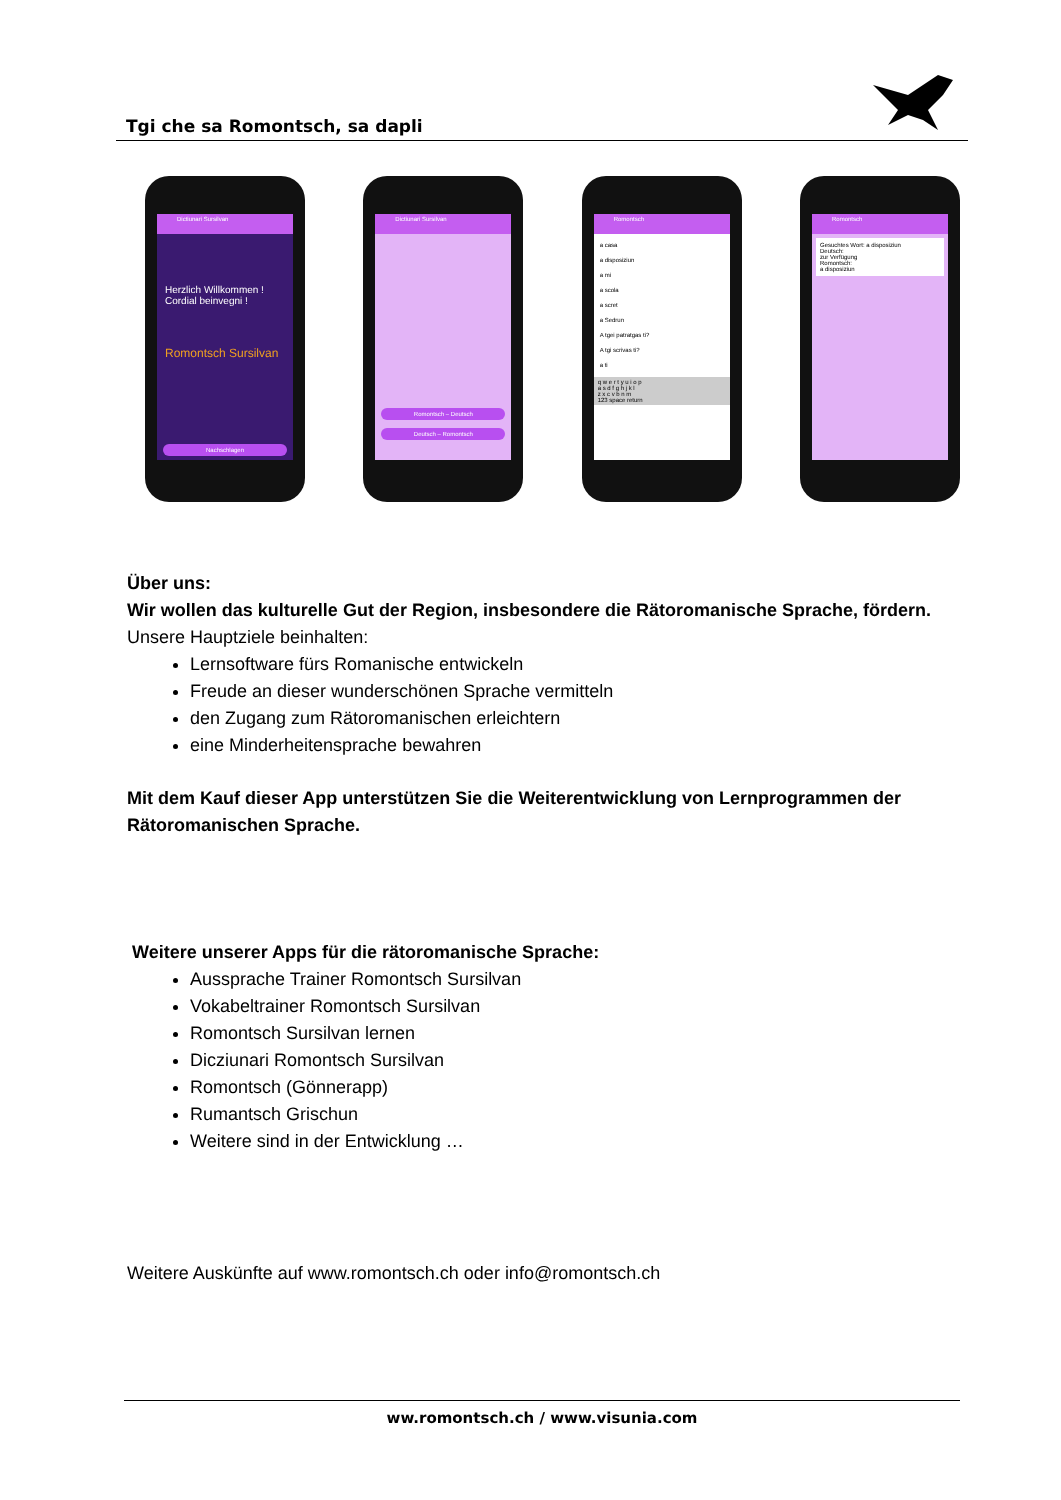Tgi che sa Romontsch, sa dapli
Dictiunari Sursilvan
Herzlich Willkommen !
Cordial beinvegni !
Romontsch Sursilvan
Nachschlagen
Dictiunari Sursilvan
Romontsch – Deutsch
Deutsch – Romontsch
Romontsch
a casa
a disposiziun
a mi
a scola
a scret
a Sedrun
A tgei patratgas ti?
A tgi scrivas ti?
a ti
q w e r t y u i o p
a s d f g h j k l
z x c v b n m
123 space return
Romontsch
Gesuchtes Wort: a disposiziun
Deutsch:
zur Verfügung
Romontsch:
a disposiziun
Über uns:
Wir wollen das kulturelle Gut der Region, insbesondere die Rätoromanische Sprache, fördern.
Unsere Hauptziele beinhalten:
Lernsoftware fürs Romanische entwickeln
Freude an dieser wunderschönen Sprache vermitteln
den Zugang zum Rätoromanischen erleichtern
eine Minderheitensprache bewahren
Mit dem Kauf dieser App unterstützen Sie die Weiterentwicklung von Lernprogrammen der Rätoromanischen Sprache.
Weitere unserer Apps für die rätoromanische Sprache:
Aussprache Trainer Romontsch Sursilvan
Vokabeltrainer Romontsch Sursilvan
Romontsch Sursilvan lernen
Dicziunari Romontsch Sursilvan
Romontsch (Gönnerapp)
Rumantsch Grischun
Weitere sind in der Entwicklung …
Weitere Auskünfte auf www.romontsch.ch oder info@romontsch.ch
ww.romontsch.ch / www.visunia.com